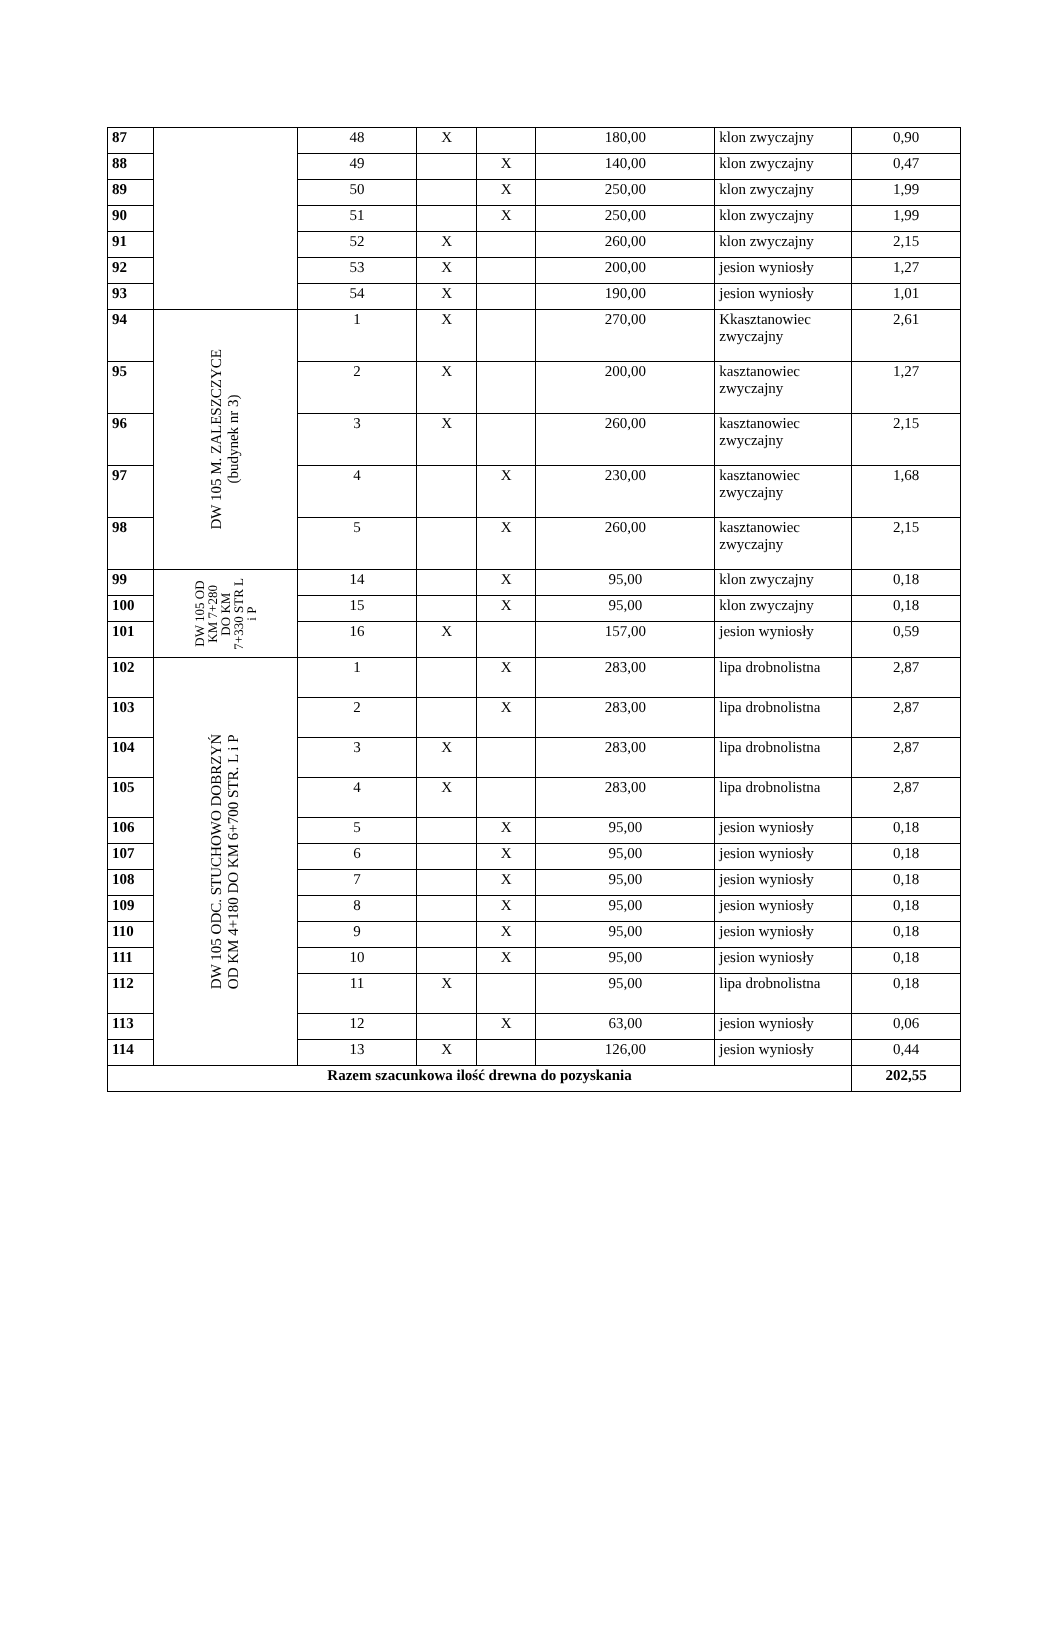| 87 | | 48 | X | | 180,00 | klon zwyczajny | 0,90 |
| 88 | | 49 | | X | 140,00 | klon zwyczajny | 0,47 |
| 89 | | 50 | | X | 250,00 | klon zwyczajny | 1,99 |
| 90 | | 51 | | X | 250,00 | klon zwyczajny | 1,99 |
| 91 | | 52 | X | | 260,00 | klon zwyczajny | 2,15 |
| 92 | | 53 | X | | 200,00 | jesion wyniosły | 1,27 |
| 93 | | 54 | X | | 190,00 | jesion wyniosły | 1,01 |
| 94 | DW 105 M. ZALESZCZYCE (budynek nr 3) | 1 | X | | 270,00 | Kkasztanowiec zwyczajny | 2,61 |
| 95 | | 2 | X | | 200,00 | kasztanowiec zwyczajny | 1,27 |
| 96 | | 3 | X | | 260,00 | kasztanowiec zwyczajny | 2,15 |
| 97 | | 4 | | X | 230,00 | kasztanowiec zwyczajny | 1,68 |
| 98 | | 5 | | X | 260,00 | kasztanowiec zwyczajny | 2,15 |
| 99 | DW 105 OD KM 7+280 DO KM 7+330 STR L i P | 14 | | X | 95,00 | klon zwyczajny | 0,18 |
| 100 | | 15 | | X | 95,00 | klon zwyczajny | 0,18 |
| 101 | | 16 | X | | 157,00 | jesion wyniosły | 0,59 |
| 102 | DW 105 ODC. STUCHOWO DOBRZYŃ OD KM 4+180 DO KM 6+700 STR. L i P | 1 | | X | 283,00 | lipa drobnolistna | 2,87 |
| 103 | | 2 | | X | 283,00 | lipa drobnolistna | 2,87 |
| 104 | | 3 | X | | 283,00 | lipa drobnolistna | 2,87 |
| 105 | | 4 | X | | 283,00 | lipa drobnolistna | 2,87 |
| 106 | | 5 | | X | 95,00 | jesion wyniosły | 0,18 |
| 107 | | 6 | | X | 95,00 | jesion wyniosły | 0,18 |
| 108 | | 7 | | X | 95,00 | jesion wyniosły | 0,18 |
| 109 | | 8 | | X | 95,00 | jesion wyniosły | 0,18 |
| 110 | | 9 | | X | 95,00 | jesion wyniosły | 0,18 |
| 111 | | 10 | | X | 95,00 | jesion wyniosły | 0,18 |
| 112 | | 11 | X | | 95,00 | lipa drobnolistna | 0,18 |
| 113 | | 12 | | X | 63,00 | jesion wyniosły | 0,06 |
| 114 | | 13 | X | | 126,00 | jesion wyniosły | 0,44 |
| Razem szacunkowa ilość drewna do pozyskania | | | | | | | 202,55 |